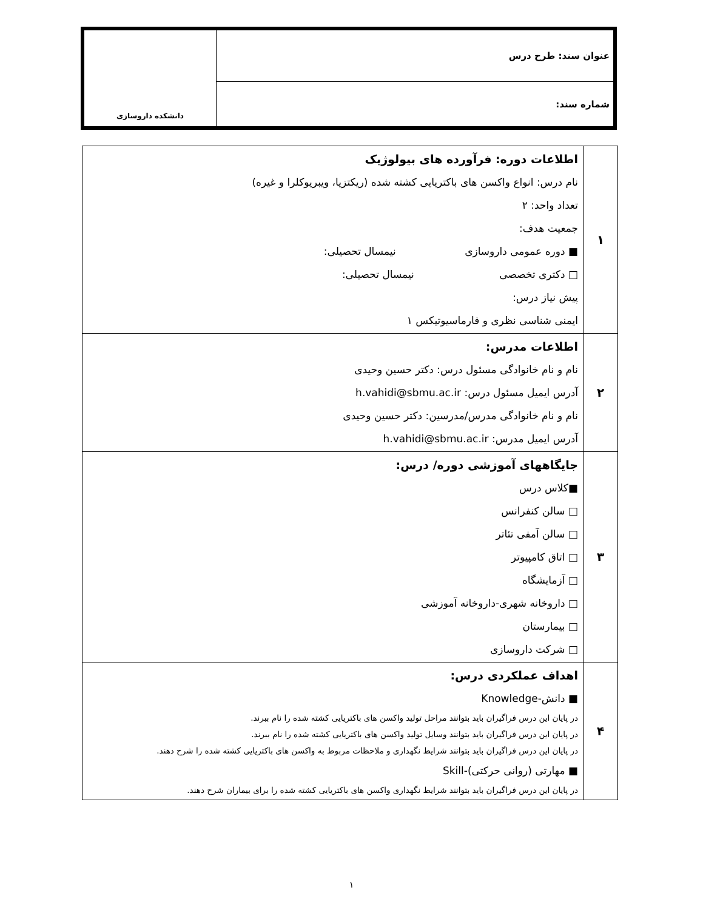| عنوان سند: طرح درس | دانشکده داروسازی |
| شماره سند: | |
| ۱ | اطلاعات دوره: فرآورده های بیولوژیک نام درس: انواع واکسن های باکتریایی کشته شده (ریکتزیا، ویبریوکلرا و غیره) تعداد واحد: ۲ جمعیت هدف: ■ دوره عمومی داروسازی نیمسال تحصیلی: □ دکتری تخصصی نیمسال تحصیلی: پیش نیاز درس: ایمنی شناسی نظری و فارماسیوتیکس ۱ |
| ۲ | اطلاعات مدرس: نام و نام خانوادگی مسئول درس: دکتر حسین وحیدی آدرس ایمیل مسئول درس: h.vahidi@sbmu.ac.ir نام و نام خانوادگی مدرس/مدرسین: دکتر حسین وحیدی آدرس ایمیل مدرس: h.vahidi@sbmu.ac.ir |
| ۳ | جایگاههای آموزشی دوره/ درس: ■کلاس درس □ سالن کنفرانس □ سالن آمفی تئاتر □ اتاق کامپیوتر □ آزمایشگاه □ داروخانه شهری-داروخانه آموزشی □ بیمارستان □ شرکت داروسازی |
| ۴ | اهداف عملکردی درس: ■ دانش-Knowledge در پایان این درس فراگیران باید بتوانند مراحل تولید واکسن های باکتریایی کشته شده را نام ببرند. در پایان این درس فراگیران باید بتوانند وسایل تولید واکسن های باکتریایی کشته شده را نام ببرند. در پایان این درس فراگیران باید بتوانند شرایط نگهداری و ملاحظات مربوط به واکسن های باکتریایی کشته شده را شرح دهند. ■ مهارتی (روانی حرکتی)-Skill در پایان این درس فراگیران باید بتوانند شرایط نگهداری واکسن های باکتریایی کشته شده را برای بیماران شرح دهند. |
۱